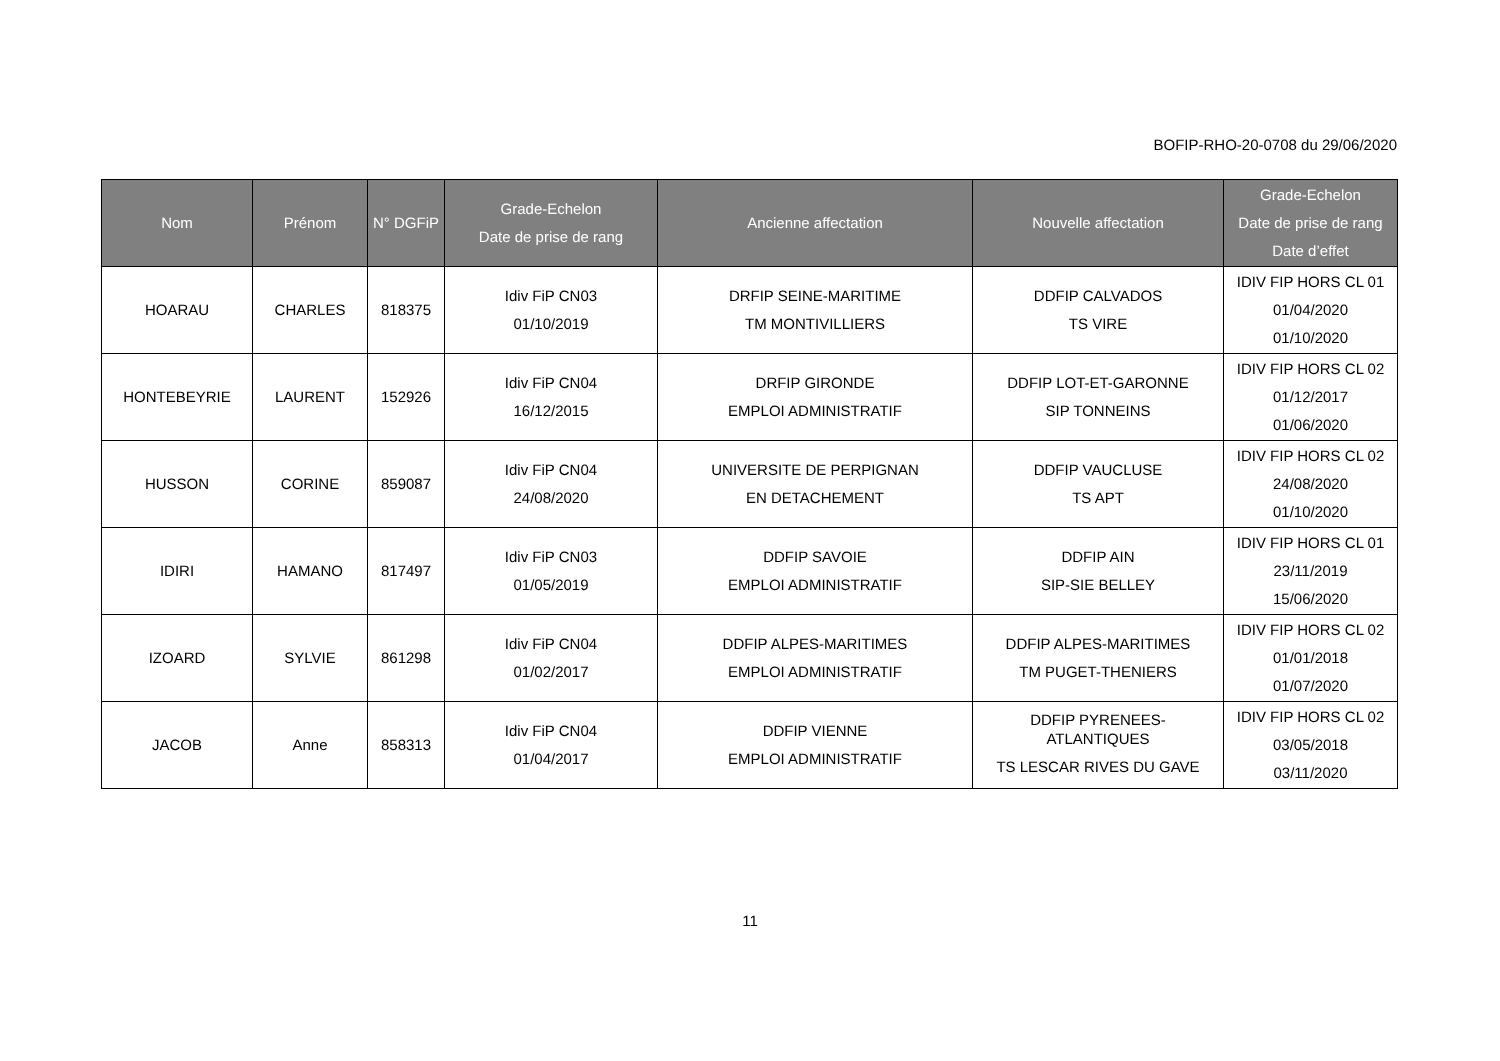BOFIP-RHO-20-0708 du 29/06/2020
| Nom | Prénom | N° DGFiP | Grade-Echelon Date de prise de rang | Ancienne affectation | Nouvelle affectation | Grade-Echelon Date de prise de rang Date d’effet |
| --- | --- | --- | --- | --- | --- | --- |
| HOARAU | CHARLES | 818375 | Idiv FiP CN03 01/10/2019 | DRFIP SEINE-MARITIME TM MONTIVILLIERS | DDFIP CALVADOS TS VIRE | IDIV FIP HORS CL 01 01/04/2020 01/10/2020 |
| HONTEBEYRIE | LAURENT | 152926 | Idiv FiP CN04 16/12/2015 | DRFIP GIRONDE EMPLOI ADMINISTRATIF | DDFIP LOT-ET-GARONNE SIP TONNEINS | IDIV FIP HORS CL 02 01/12/2017 01/06/2020 |
| HUSSON | CORINE | 859087 | Idiv FiP CN04 24/08/2020 | UNIVERSITE DE PERPIGNAN EN DETACHEMENT | DDFIP VAUCLUSE TS APT | IDIV FIP HORS CL 02 24/08/2020 01/10/2020 |
| IDIRI | HAMANO | 817497 | Idiv FiP CN03 01/05/2019 | DDFIP SAVOIE EMPLOI ADMINISTRATIF | DDFIP AIN SIP-SIE BELLEY | IDIV FIP HORS CL 01 23/11/2019 15/06/2020 |
| IZOARD | SYLVIE | 861298 | Idiv FiP CN04 01/02/2017 | DDFIP ALPES-MARITIMES EMPLOI ADMINISTRATIF | DDFIP ALPES-MARITIMES TM PUGET-THENIERS | IDIV FIP HORS CL 02 01/01/2018 01/07/2020 |
| JACOB | Anne | 858313 | Idiv FiP CN04 01/04/2017 | DDFIP VIENNE EMPLOI ADMINISTRATIF | DDFIP PYRENEES- ATLANTIQUES TS LESCAR RIVES DU GAVE | IDIV FIP HORS CL 02 03/05/2018 03/11/2020 |
11